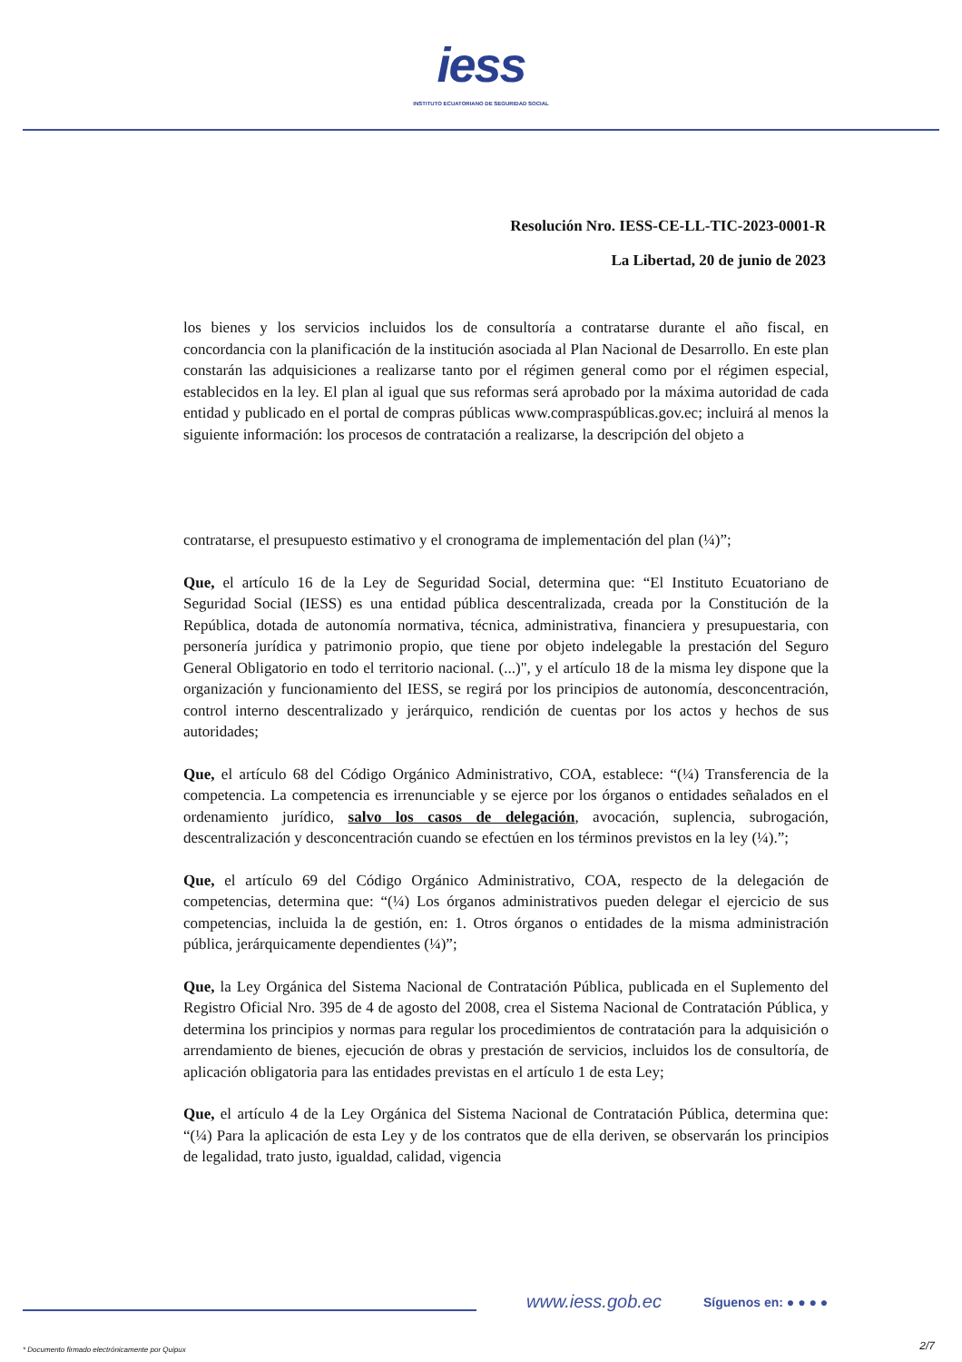iess
INSTITUTO ECUATORIANO DE SEGURIDAD SOCIAL
Resolución Nro. IESS-CE-LL-TIC-2023-0001-R
La Libertad, 20 de junio de 2023
los bienes y los servicios incluidos los de consultoría a contratarse durante el año fiscal, en concordancia con la planificación de la institución asociada al Plan Nacional de Desarrollo. En este plan constarán las adquisiciones a realizarse tanto por el régimen general como por el régimen especial, establecidos en la ley. El plan al igual que sus reformas será aprobado por la máxima autoridad de cada entidad y publicado en el portal de compras públicas www.compraspúblicas.gov.ec; incluirá al menos la siguiente información: los procesos de contratación a realizarse, la descripción del objeto a
contratarse, el presupuesto estimativo y el cronograma de implementación del plan (¼)”;
Que, el artículo 16 de la Ley de Seguridad Social, determina que: “El Instituto Ecuatoriano de Seguridad Social (IESS) es una entidad pública descentralizada, creada por la Constitución de la República, dotada de autonomía normativa, técnica, administrativa, financiera y presupuestaria, con personería jurídica y patrimonio propio, que tiene por objeto indelegable la prestación del Seguro General Obligatorio en todo el territorio nacional. (...)", y el artículo 18 de la misma ley dispone que la organización y funcionamiento del IESS, se regirá por los principios de autonomía, desconcentración, control interno descentralizado y jerárquico, rendición de cuentas por los actos y hechos de sus autoridades;
Que, el artículo 68 del Código Orgánico Administrativo, COA, establece: “(¼) Transferencia de la competencia. La competencia es irrenunciable y se ejerce por los órganos o entidades señalados en el ordenamiento jurídico, salvo los casos de delegación, avocación, suplencia, subrogación, descentralización y desconcentración cuando se efectúen en los términos previstos en la ley (¼).”;
Que, el artículo 69 del Código Orgánico Administrativo, COA, respecto de la delegación de competencias, determina que: “(¼) Los órganos administrativos pueden delegar el ejercicio de sus competencias, incluida la de gestión, en: 1. Otros órganos o entidades de la misma administración pública, jerárquicamente dependientes (¼)”;
Que, la Ley Orgánica del Sistema Nacional de Contratación Pública, publicada en el Suplemento del Registro Oficial Nro. 395 de 4 de agosto del 2008, crea el Sistema Nacional de Contratación Pública, y determina los principios y normas para regular los procedimientos de contratación para la adquisición o arrendamiento de bienes, ejecución de obras y prestación de servicios, incluidos los de consultoría, de aplicación obligatoria para las entidades previstas en el artículo 1 de esta Ley;
Que, el artículo 4 de la Ley Orgánica del Sistema Nacional de Contratación Pública, determina que: “(¼) Para la aplicación de esta Ley y de los contratos que de ella deriven, se observarán los principios de legalidad, trato justo, igualdad, calidad, vigencia
www.iess.gob.ec Síguenos en: ● ● ● ●
2/7
* Documento firmado electrónicamente por Quipux